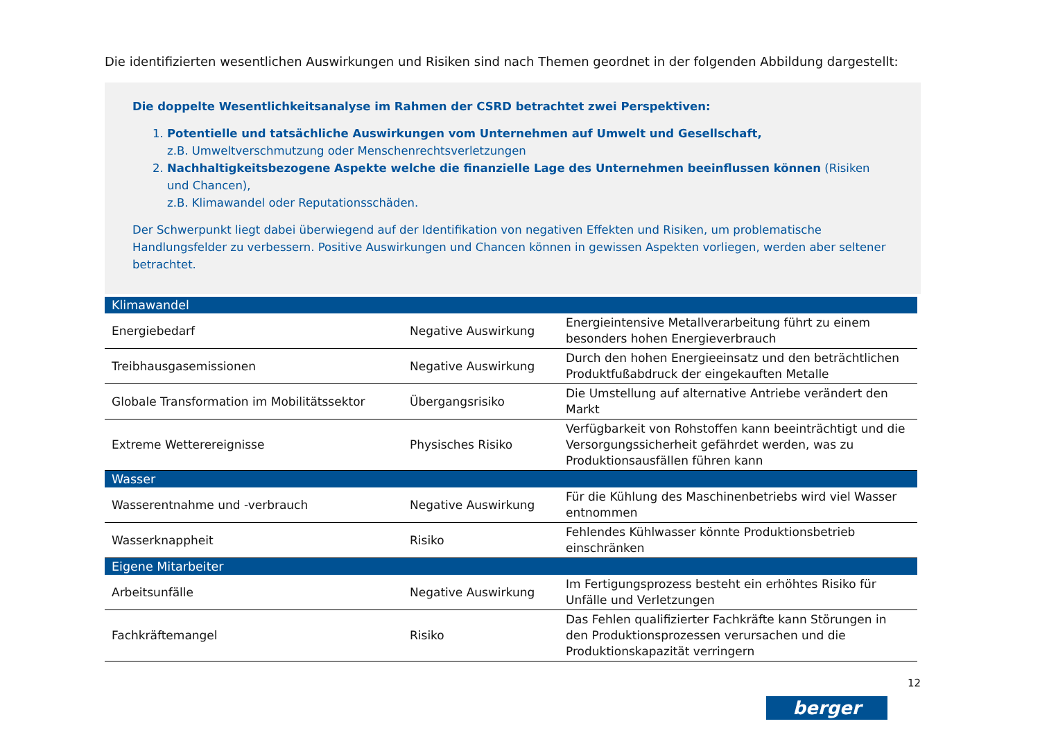Die identifizierten wesentlichen Auswirkungen und Risiken sind nach Themen geordnet in der folgenden Abbildung dargestellt:
Die doppelte Wesentlichkeitsanalyse im Rahmen der CSRD betrachtet zwei Perspektiven:
1. Potentielle und tatsächliche Auswirkungen vom Unternehmen auf Umwelt und Gesellschaft,
z.B. Umweltverschmutzung oder Menschenrechtsverletzungen
2. Nachhaltigkeitsbezogene Aspekte welche die finanzielle Lage des Unternehmen beeinflussen können (Risiken und Chancen),
z.B. Klimawandel oder Reputationsschäden.
Der Schwerpunkt liegt dabei überwiegend auf der Identifikation von negativen Effekten und Risiken, um problematische Handlungsfelder zu verbessern. Positive Auswirkungen und Chancen können in gewissen Aspekten vorliegen, werden aber seltener betrachtet.
| Klimawandel | | |
| --- | --- | --- |
| Energiebedarf | Negative Auswirkung | Energieintensive Metallverarbeitung führt zu einem besonders hohen Energieverbrauch |
| Treibhausgasemissionen | Negative Auswirkung | Durch den hohen Energieeinsatz und den beträchtlichen Produktfußabdruck der eingekauften Metalle |
| Globale Transformation im Mobilitätssektor | Übergangsrisiko | Die Umstellung auf alternative Antriebe verändert den Markt |
| Extreme Wetterereignisse | Physisches Risiko | Verfügbarkeit von Rohstoffen kann beeinträchtigt und die Versorgungssicherheit gefährdet werden, was zu Produktionsausfällen führen kann |
| Wasser | | |
| Wasserentnahme und -verbrauch | Negative Auswirkung | Für die Kühlung des Maschinenbetriebs wird viel Wasser entnommen |
| Wasserknappheit | Risiko | Fehlendes Kühlwasser könnte Produktionsbetrieb einschränken |
| Eigene Mitarbeiter | | |
| Arbeitsunfälle | Negative Auswirkung | Im Fertigungsprozess besteht ein erhöhtes Risiko für Unfälle und Verletzungen |
| Fachkräftemangel | Risiko | Das Fehlen qualifizierter Fachkräfte kann Störungen in den Produktionsprozessen verursachen und die Produktionskapazität verringern |
12
berger